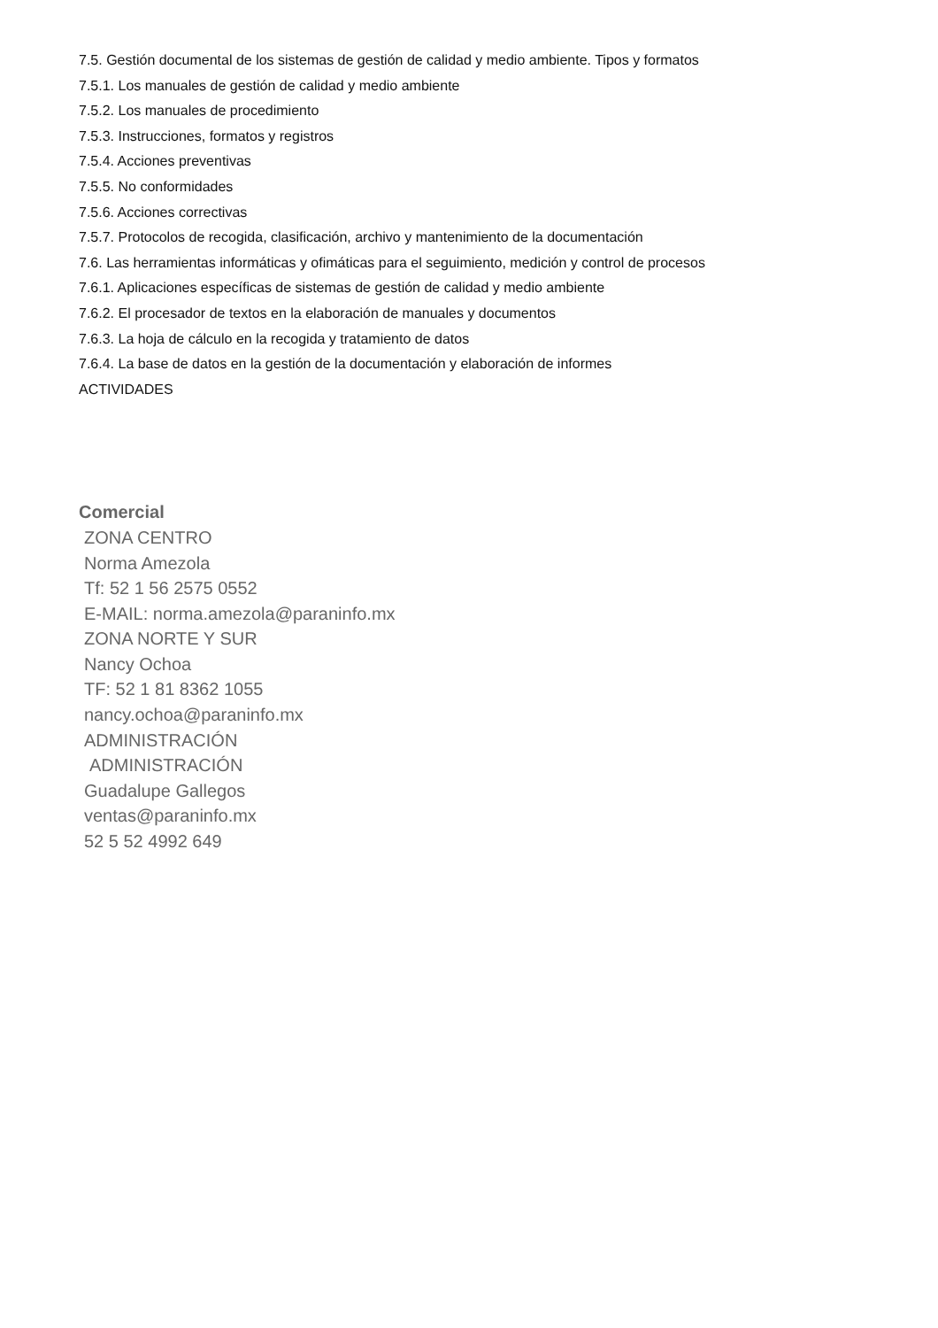7.5. Gestión documental de los sistemas de gestión de calidad y medio ambiente. Tipos y formatos
7.5.1. Los manuales de gestión de calidad y medio ambiente
7.5.2. Los manuales de procedimiento
7.5.3. Instrucciones, formatos y registros
7.5.4. Acciones preventivas
7.5.5. No conformidades
7.5.6. Acciones correctivas
7.5.7. Protocolos de recogida, clasificación, archivo y mantenimiento de la documentación
7.6. Las herramientas informáticas y ofimáticas para el seguimiento, medición y control de procesos
7.6.1. Aplicaciones específicas de sistemas de gestión de calidad y medio ambiente
7.6.2. El procesador de textos en la elaboración de manuales y documentos
7.6.3. La hoja de cálculo en la recogida y tratamiento de datos
7.6.4. La base de datos en la gestión de la documentación y elaboración de informes
ACTIVIDADES
Comercial
ZONA CENTRO
Norma Amezola
Tf: 52 1 56 2575 0552
E-MAIL: norma.amezola@paraninfo.mx
ZONA NORTE Y SUR
Nancy Ochoa
TF: 52 1 81 8362 1055
nancy.ochoa@paraninfo.mx
ADMINISTRACIÓN
ADMINISTRACIÓN
Guadalupe Gallegos
ventas@paraninfo.mx
52 5 52 4992 649